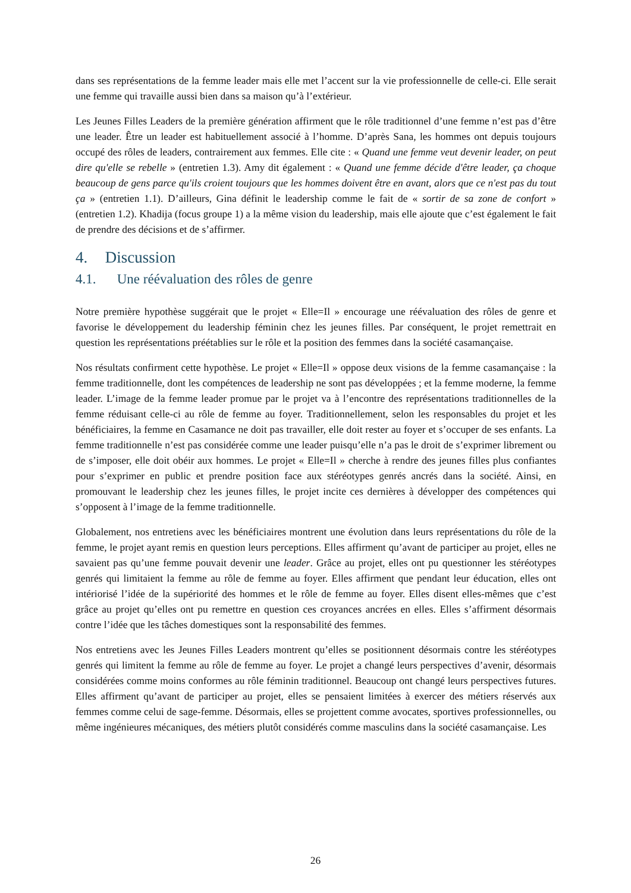dans ses représentations de la femme leader mais elle met l’accent sur la vie professionnelle de celle-ci. Elle serait une femme qui travaille aussi bien dans sa maison qu’à l’extérieur.
Les Jeunes Filles Leaders de la première génération affirment que le rôle traditionnel d’une femme n’est pas d’être une leader. Être un leader est habituellement associé à l’homme. D’après Sana, les hommes ont depuis toujours occupé des rôles de leaders, contrairement aux femmes. Elle cite : « Quand une femme veut devenir leader, on peut dire qu'elle se rebelle » (entretien 1.3). Amy dit également : « Quand une femme décide d'être leader, ça choque beaucoup de gens parce qu'ils croient toujours que les hommes doivent être en avant, alors que ce n'est pas du tout ça » (entretien 1.1). D’ailleurs, Gina définit le leadership comme le fait de « sortir de sa zone de confort » (entretien 1.2). Khadija (focus groupe 1) a la même vision du leadership, mais elle ajoute que c’est également le fait de prendre des décisions et de s’affirmer.
4. Discussion
4.1. Une réévaluation des rôles de genre
Notre première hypothèse suggérait que le projet « Elle=Il » encourage une réévaluation des rôles de genre et favorise le développement du leadership féminin chez les jeunes filles. Par conséquent, le projet remettrait en question les représentations préétablies sur le rôle et la position des femmes dans la société casamançaise.
Nos résultats confirment cette hypothèse. Le projet « Elle=Il » oppose deux visions de la femme casamançaise : la femme traditionnelle, dont les compétences de leadership ne sont pas développées ; et la femme moderne, la femme leader. L’image de la femme leader promue par le projet va à l’encontre des représentations traditionnelles de la femme réduisant celle-ci au rôle de femme au foyer. Traditionnellement, selon les responsables du projet et les bénéficiaires, la femme en Casamance ne doit pas travailler, elle doit rester au foyer et s’occuper de ses enfants. La femme traditionnelle n’est pas considérée comme une leader puisqu’elle n’a pas le droit de s’exprimer librement ou de s’imposer, elle doit obéir aux hommes. Le projet « Elle=Il » cherche à rendre des jeunes filles plus confiantes pour s’exprimer en public et prendre position face aux stéréotypes genrés ancrés dans la société. Ainsi, en promouvant le leadership chez les jeunes filles, le projet incite ces dernières à développer des compétences qui s’opposent à l’image de la femme traditionnelle.
Globalement, nos entretiens avec les bénéficiaires montrent une évolution dans leurs représentations du rôle de la femme, le projet ayant remis en question leurs perceptions. Elles affirment qu’avant de participer au projet, elles ne savaient pas qu’une femme pouvait devenir une leader. Grâce au projet, elles ont pu questionner les stéréotypes genrés qui limitaient la femme au rôle de femme au foyer. Elles affirment que pendant leur éducation, elles ont intériorisé l’idée de la supériorité des hommes et le rôle de femme au foyer. Elles disent elles-mêmes que c’est grâce au projet qu’elles ont pu remettre en question ces croyances ancrées en elles. Elles s’affirment désormais contre l’idée que les tâches domestiques sont la responsabilité des femmes.
Nos entretiens avec les Jeunes Filles Leaders montrent qu’elles se positionnent désormais contre les stéréotypes genrés qui limitent la femme au rôle de femme au foyer. Le projet a changé leurs perspectives d’avenir, désormais considérées comme moins conformes au rôle féminin traditionnel. Beaucoup ont changé leurs perspectives futures. Elles affirment qu’avant de participer au projet, elles se pensaient limitées à exercer des métiers réservés aux femmes comme celui de sage-femme. Désormais, elles se projettent comme avocates, sportives professionnelles, ou même ingénieures mécaniques, des métiers plutôt considérés comme masculins dans la société casamançaise. Les
26